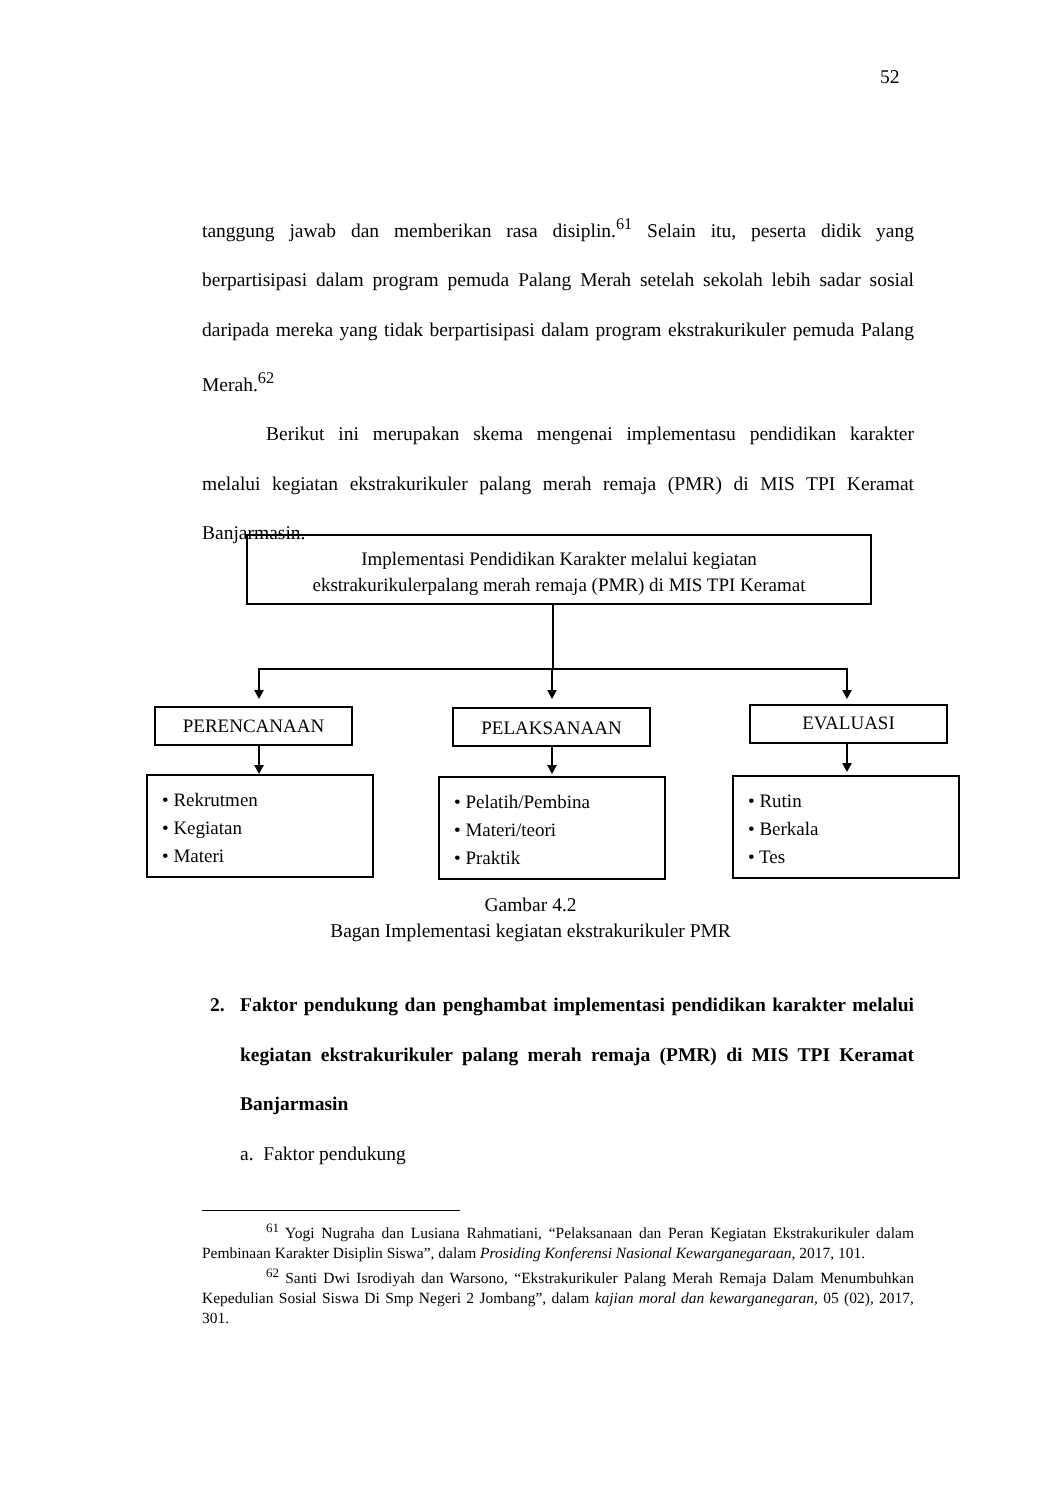52
tanggung jawab dan memberikan rasa disiplin.<sup>61</sup> Selain itu, peserta didik yang berpartisipasi dalam program pemuda Palang Merah setelah sekolah lebih sadar sosial daripada mereka yang tidak berpartisipasi dalam program ekstrakurikuler pemuda Palang Merah.<sup>62</sup>
Berikut ini merupakan skema mengenai implementasu pendidikan karakter melalui kegiatan ekstrakurikuler palang merah remaja (PMR) di MIS TPI Keramat Banjarmasin.
Implementasi Pendidikan Karakter melalui kegiatan
ekstrakurikulerpalang merah remaja (PMR) di MIS TPI Keramat
PERENCANAAN PELAKSANAAN EVALUASI
• Rekrutmen
• Kegiatan
• Materi
• Pelatih/Pembina
• Materi/teori
• Praktik
• Rutin
• Berkala
• Tes
Gambar 4.2
Bagan Implementasi kegiatan ekstrakurikuler PMR
2. Faktor pendukung dan penghambat implementasi pendidikan karakter melalui kegiatan ekstrakurikuler palang merah remaja (PMR) di MIS TPI Keramat Banjarmasin
a. Faktor pendukung
<sup>61</sup> Yogi Nugraha dan Lusiana Rahmatiani, “Pelaksanaan dan Peran Kegiatan Ekstrakurikuler dalam Pembinaan Karakter Disiplin Siswa”, dalam Prosiding Konferensi Nasional Kewarganegaraan, 2017, 101.
<sup>62</sup> Santi Dwi Isrodiyah dan Warsono, “Ekstrakurikuler Palang Merah Remaja Dalam Menumbuhkan Kepedulian Sosial Siswa Di Smp Negeri 2 Jombang”, dalam kajian moral dan kewarganegaran, 05 (02), 2017, 301.